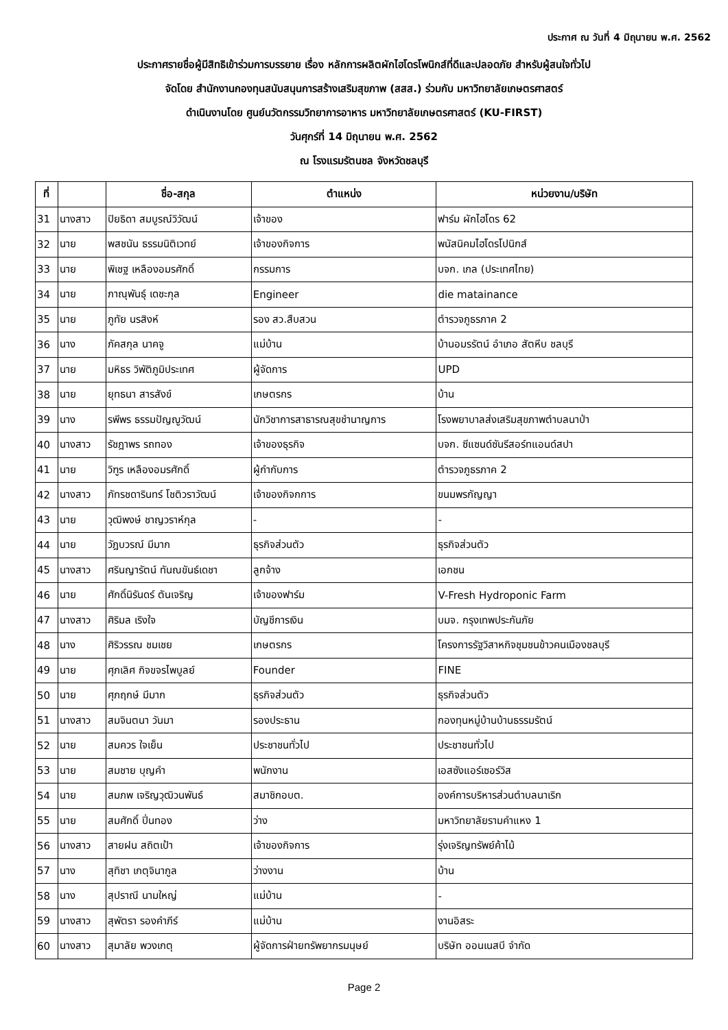ประกาศ ณ วันที่ 4 มิถุนายน พ.ศ. 2562
ประกาศรายชื่อผู้มีสิทธิเข้าร่วมการบรรยาย เรื่อง หลักการผลิตผักไฮโดรโพนิกส์ที่ดีและปลอดภัย สำหรับผู้สนใจทั่วไป
จัดโดย สำนักงานกองทุนสนับสนุนการสร้างเสริมสุขภาพ (สสส.) ร่วมกับ มหาวิทยาลัยเกษตรศาสตร์
ดำเนินงานโดย ศูนย์นวัตกรรมวิทยาการอาหาร มหาวิทยาลัยเกษตรศาสตร์ (KU-FIRST)
วันศุกร์ที่ 14 มิถุนายน พ.ศ. 2562
ณ โรงแรมรัตนชล จังหวัดชลบุรี
| ที่ | | ชื่อ-สกุล | ตำแหน่ง | หน่วยงาน/บริษัท |
| --- | --- | --- | --- | --- |
| 31 | นางสาว | ปิยธิดา สมบูรณ์วิวัฒน์ | เจ้าของ | ฟาร์ม ผักไฮโดร 62 |
| 32 | นาย | พสชนัน ธรรมนิติเวทย์ | เจ้าของกิจการ | พนัสนิคมไฮโดรโปนิกส์ |
| 33 | นาย | พิเชฐ เหลืองอมรศักดิ์ | กรรมการ | บจก. เกล (ประเทศไทย) |
| 34 | นาย | ภาณุพันธุ์ เดชะกุล | Engineer | die matainance |
| 35 | นาย | ภูทัย นรสิงห์ | รอง สว.สืบสวน | ตำรวจภูธรภาค 2 |
| 36 | นาง | ภัคสกุล นาคจู | แม่บ้าน | บ้านอมรรัตน์ อำเภอ สัตหีบ ชลบุรี |
| 37 | นาย | มหิธร วิพัติภูมิประเทศ | ผู้จัดการ | UPD |
| 38 | นาย | ยุทธนา สารสังข์ | เกษตรกร | บ้าน |
| 39 | นาง | รพีพร ธรรมปัญญูวัฒน์ | นักวิชาการสาธารณสุขชำนาญการ | โรงพยาบาลส่งเสริมสุขภาพตำบลนาป่า |
| 40 | นางสาว | รัชฎาพร รถทอง | เจ้าของธุรกิจ | บจก. ซีแซนด์ซันรีสอร์ทแอนด์สปา |
| 41 | นาย | วิฑูร เหลืองอมรศักดิ์ | ผู้กำกับการ | ตำรวจภูธรภาค 2 |
| 42 | นางสาว | ภัทรชดารินทร์ โชติวราวัฒน์ | เจ้าของกิจกการ | ขนมพรกัญญา |
| 43 | นาย | วุฒิพงษ์ ชาญวราห์กุล | - | - |
| 44 | นาย | วัฎบวรณ์ มีมาก | ธุรกิจส่วนตัว | ธุรกิจส่วนตัว |
| 45 | นางสาว | ศรินญารัตน์ ทันณขันธ์เดชา | ลูกจ้าง | เอกชน |
| 46 | นาย | ศักดิ์นิรันดร์ ตันเจริญ | เจ้าของฟาร์ม | V-Fresh Hydroponic Farm |
| 47 | นางสาว | ศิริมล เริงใจ | บัญชีการเงิน | บมจ. กรุงเทพประกันภัย |
| 48 | นาง | ศิริวรรณ ชมเชย | เกษตรกร | โครงการรัฐวิสาหกิจชุมชนข้าวคนเมืองชลบุรี |
| 49 | นาย | ศุภเลิศ กิจขจรไพบูลย์ | Founder | FINE |
| 50 | นาย | ศุภฤกษ์ มีมาก | ธุรกิจส่วนตัว | ธุรกิจส่วนตัว |
| 51 | นางสาว | สมจินตนา วันมา | รองประธาน | กองทุนหมู่บ้านบ้านธรรมรัตน์ |
| 52 | นาย | สมควร ใจเย็น | ประชาชนทั่วไป | ประชาชนทั่วไป |
| 53 | นาย | สมชาย บุญคำ | พนักงาน | เอสซังแอร์เซอร์วิส |
| 54 | นาย | สมภพ เจริญวุฒิวนพันธ์ | สมาชิกอบต. | องค์การบริหารส่วนตำบลนาเริก |
| 55 | นาย | สมศักดิ์ ปิ่นทอง | ว่าง | มหาวิทยาลัยรามคำแหง 1 |
| 56 | นางสาว | สายฝน สถิตเป้า | เจ้าของกิจการ | รุ่งเจริญทรัพย์ค้าไม้ |
| 57 | นาง | สุทิชา เกตุจินากูล | ว่างงาน | บ้าน |
| 58 | นาง | สุปราณี นามใหญ่ | แม่บ้าน | - |
| 59 | นางสาว | สุพัตรา รองคำภีร์ | แม่บ้าน | งานอิสระ |
| 60 | นางสาว | สุมาลัย พวงเกตุ | ผู้จัดการฝ่ายทรัพยากรมนุษย์ | บริษัท ออนเนสบี จำกัด |
Page 2